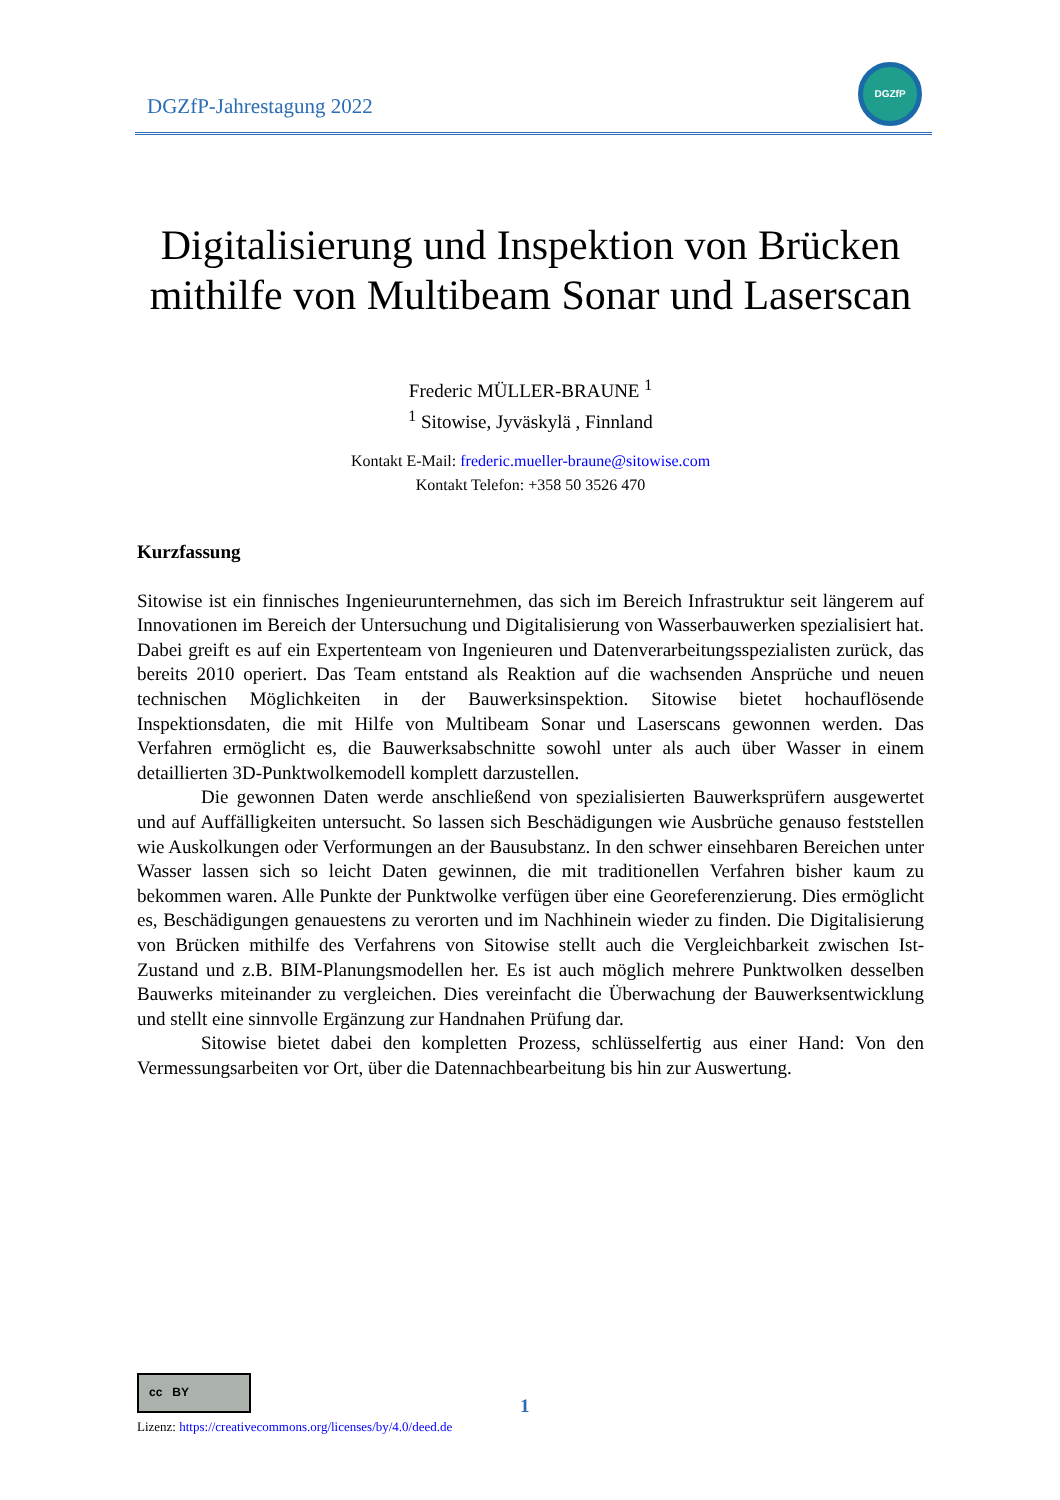DGZfP-Jahrestagung 2022
DGZfP
Digitalisierung und Inspektion von Brücken mithilfe von Multibeam Sonar und Laserscan
Frederic MÜLLER-BRAUNE <sup>1</sup>
<sup>1</sup> Sitowise, Jyväskylä , Finnland
Kontakt E-Mail: frederic.mueller-braune@sitowise.com
Kontakt Telefon: +358 50 3526 470
Kurzfassung
Sitowise ist ein finnisches Ingenieurunternehmen, das sich im Bereich Infrastruktur seit längerem auf Innovationen im Bereich der Untersuchung und Digitalisierung von Wasserbauwerken spezialisiert hat. Dabei greift es auf ein Expertenteam von Ingenieuren und Datenverarbeitungsspezialisten zurück, das bereits 2010 operiert. Das Team entstand als Reaktion auf die wachsenden Ansprüche und neuen technischen Möglichkeiten in der Bauwerksinspektion. Sitowise bietet hochauflösende Inspektionsdaten, die mit Hilfe von Multibeam Sonar und Laserscans gewonnen werden. Das Verfahren ermöglicht es, die Bauwerksabschnitte sowohl unter als auch über Wasser in einem detaillierten 3D-Punktwolkemodell komplett darzustellen.
Die gewonnen Daten werde anschließend von spezialisierten Bauwerksprüfern ausgewertet und auf Auffälligkeiten untersucht. So lassen sich Beschädigungen wie Ausbrüche genauso feststellen wie Auskolkungen oder Verformungen an der Bausubstanz. In den schwer einsehbaren Bereichen unter Wasser lassen sich so leicht Daten gewinnen, die mit traditionellen Verfahren bisher kaum zu bekommen waren. Alle Punkte der Punktwolke verfügen über eine Georeferenzierung. Dies ermöglicht es, Beschädigungen genauestens zu verorten und im Nachhinein wieder zu finden. Die Digitalisierung von Brücken mithilfe des Verfahrens von Sitowise stellt auch die Vergleichbarkeit zwischen Ist-Zustand und z.B. BIM-Planungsmodellen her. Es ist auch möglich mehrere Punktwolken desselben Bauwerks miteinander zu vergleichen. Dies vereinfacht die Überwachung der Bauwerksentwicklung und stellt eine sinnvolle Ergänzung zur Handnahen Prüfung dar.
Sitowise bietet dabei den kompletten Prozess, schlüsselfertig aus einer Hand: Von den Vermessungsarbeiten vor Ort, über die Datennachbearbeitung bis hin zur Auswertung.
cc BY
Lizenz: https://creativecommons.org/licenses/by/4.0/deed.de
1